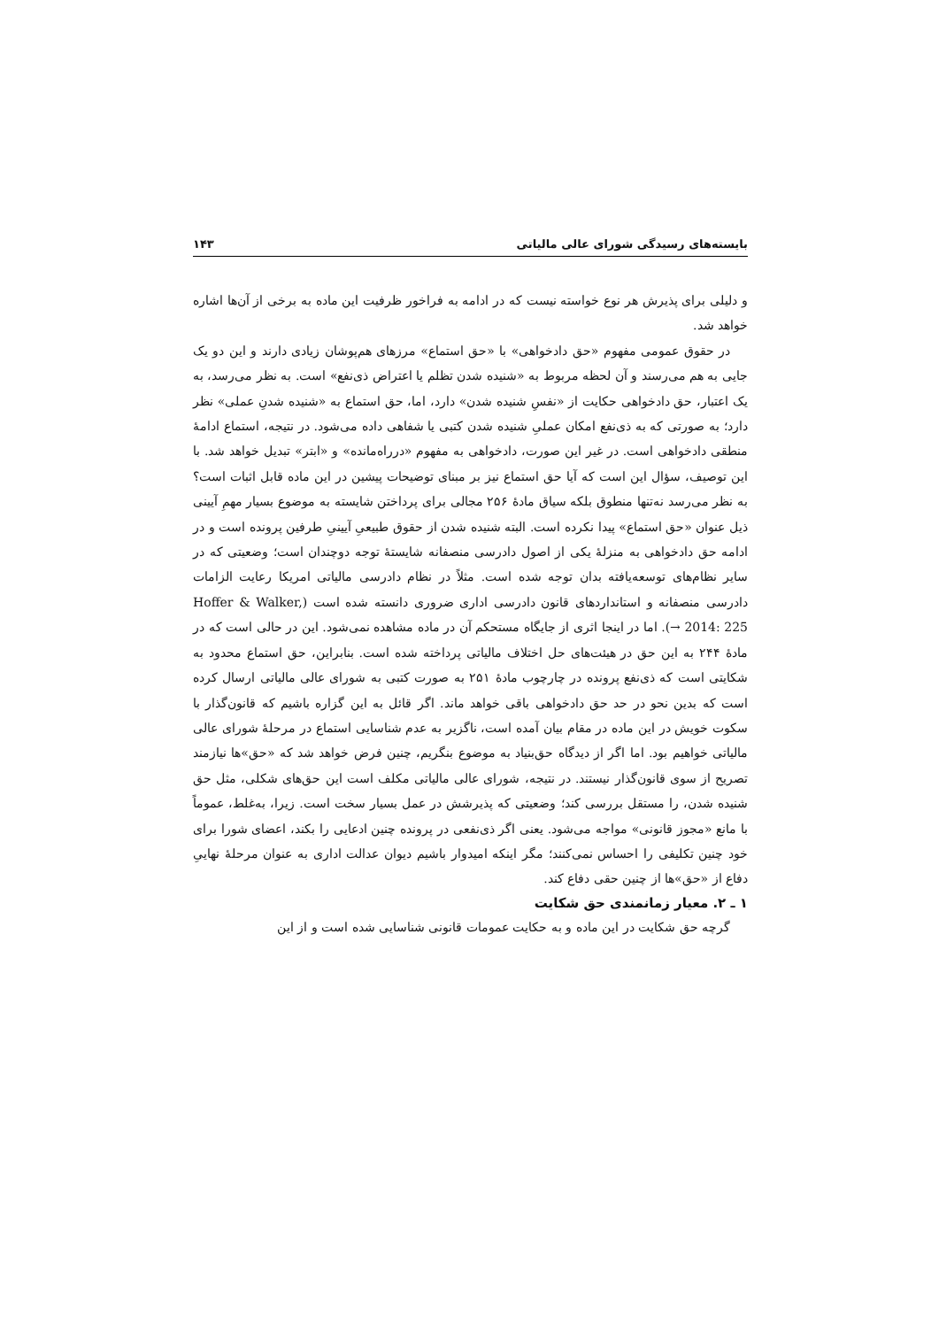بایسته‌های رسیدگی شورای عالی مالیاتی ۱۴۳
و دلیلی برای پذیرش هر نوع خواسته نیست که در ادامه به فراخور ظرفیت این ماده به برخی از آن‌ها اشاره خواهد شد.
در حقوق عمومی مفهوم «حق دادخواهی» با «حق استماع» مرزهای هم‌پوشان زیادی دارند و این دو یک جایی به هم می‌رسند و آن لحظه مربوط به «شنیده شدن تظلم یا اعتراض ذی‌نفع» است. به نظر می‌رسد، به یک اعتبار، حق دادخواهی حکایت از «نفسِ شنیده شدن» دارد، اما، حق استماع به «شنیده شدنِ عملی» نظر دارد؛ به صورتی که به ذی‌نفع امکان عملیِ شنیده شدن کتبی یا شفاهی داده می‌شود. در نتیجه، استماع ادامهٔ منطقی دادخواهی است. در غیر این صورت، دادخواهی به مفهوم «درراه‌مانده» و «ابتر» تبدیل خواهد شد. با این توصیف، سؤال این است که آیا حق استماع نیز بر مبنای توضیحات پیشین در این ماده قابل اثبات است؟ به نظر می‌رسد نه‌تنها منطوق بلکه سیاق مادهٔ ۲۵۶ مجالی برای پرداختن شایسته به موضوع بسیار مهمِ آیینی ذیل عنوان «حق استماع» پیدا نکرده است. البته شنیده شدن از حقوق طبیعیِ آیینیِ طرفین پرونده است و در ادامه حق دادخواهی به منزلهٔ یکی از اصول دادرسی منصفانه شایستهٔ توجه دوچندان است؛ وضعیتی که در سایر نظام‌های توسعه‌یافته بدان توجه شده است. مثلاً در نظام دادرسی مالیاتی امریکا رعایت الزامات دادرسی منصفانه و استانداردهای قانون دادرسی اداری ضروری دانسته شده است (Hoffer & Walker, 2014: 225 →). اما در اینجا اثری از جایگاه مستحکم آن در ماده مشاهده نمی‌شود. این در حالی است که در مادهٔ ۲۴۴ به این حق در هیئت‌های حل اختلاف مالیاتی پرداخته شده است. بنابراین، حق استماع محدود به شکایتی است که ذی‌نفع پرونده در چارچوب مادهٔ ۲۵۱ به صورت کتبی به شورای عالی مالیاتی ارسال کرده است که بدین نحو در حد حق دادخواهی باقی خواهد ماند. اگر قائل به این گزاره باشیم که قانون‌گذار با سکوت خویش در این ماده در مقام بیان آمده است، ناگزیر به عدم شناسایی استماع در مرحلهٔ شورای عالی مالیاتی خواهیم بود. اما اگر از دیدگاه حق‌بنیاد به موضوع بنگریم، چنین فرض خواهد شد که «حق»ها نیازمند تصریح از سوی قانون‌گذار نیستند. در نتیجه، شورای عالی مالیاتی مکلف است این حق‌های شکلی، مثل حق شنیده شدن، را مستقل بررسی کند؛ وضعیتی که پذیرشش در عمل بسیار سخت است. زیرا، به‌غلط، عموماً با مانع «مجوز قانونی» مواجه می‌شود. یعنی اگر ذی‌نفعی در پرونده چنین ادعایی را بکند، اعضای شورا برای خود چنین تکلیفی را احساس نمی‌کنند؛ مگر اینکه امیدوار باشیم دیوان عدالت اداری به عنوان مرحلهٔ نهاییِ دفاع از «حق»ها از چنین حقی دفاع کند.
۱ ـ ۲. معیار زمانمندی حق شکایت
گرچه حق شکایت در این ماده و به حکایت عمومات قانونی شناسایی شده است و از این